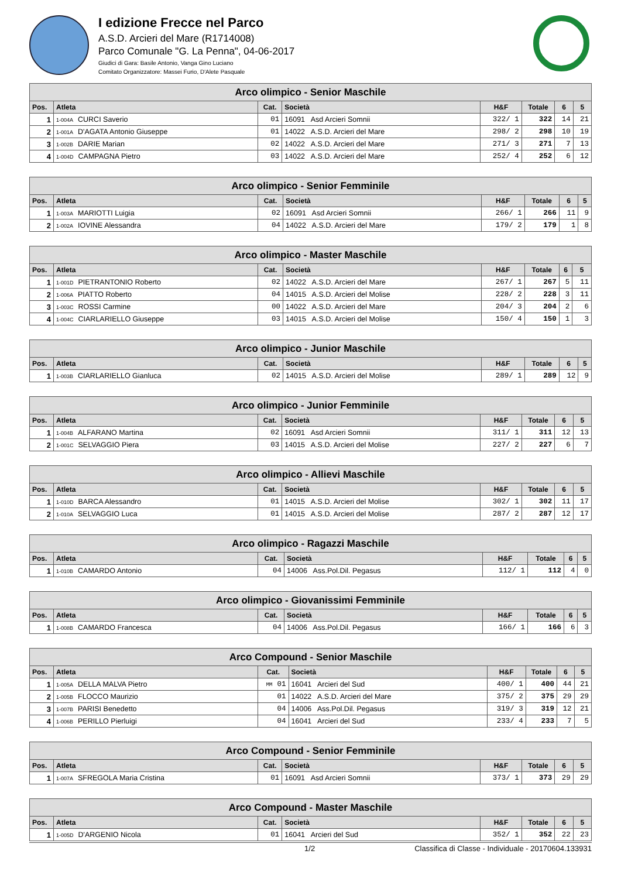I edizione Frecce nel Parco
A.S.D. Arcieri del Mare (R1714008)
Parco Comunale "G. La Penna", 04-06-2017
Giudici di Gara: Basile Antonio, Vanga Gino Luciano
Comitato Organizzatore: Massei Furio, D'Alete Pasquale
| Arco olimpico - Senior Maschile | | | | | | | |
| --- | --- | --- | --- | --- | --- | --- | --- |
| Pos. | Atleta | Cat. | Società | H&F | Totale | 6 | 5 |
| 1 | 1-004A CURCI Saverio | 01 | 16091 Asd Arcieri Somnii | 322/ 1 | 322 | 14 | 21 |
| 2 | 1-001A D'AGATA Antonio Giuseppe | 01 | 14022 A.S.D. Arcieri del Mare | 298/ 2 | 298 | 10 | 19 |
| 3 | 1-002B DARIE Marian | 02 | 14022 A.S.D. Arcieri del Mare | 271/ 3 | 271 | 7 | 13 |
| 4 | 1-004D CAMPAGNA Pietro | 03 | 14022 A.S.D. Arcieri del Mare | 252/ 4 | 252 | 6 | 12 |
| Arco olimpico - Senior Femminile | | | | | | | |
| --- | --- | --- | --- | --- | --- | --- | --- |
| Pos. | Atleta | Cat. | Società | H&F | Totale | 6 | 5 |
| 1 | 1-003A MARIOTTI Luigia | 02 | 16091 Asd Arcieri Somnii | 266/ 1 | 266 | 11 | 9 |
| 2 | 1-002A IOVINE Alessandra | 04 | 14022 A.S.D. Arcieri del Mare | 179/ 2 | 179 | 1 | 8 |
| Arco olimpico - Master Maschile | | | | | | | |
| --- | --- | --- | --- | --- | --- | --- | --- |
| Pos. | Atleta | Cat. | Società | H&F | Totale | 6 | 5 |
| 1 | 1-001D PIETRANTONIO Roberto | 02 | 14022 A.S.D. Arcieri del Mare | 267/ 1 | 267 | 5 | 11 |
| 2 | 1-006A PIATTO Roberto | 04 | 14015 A.S.D. Arcieri del Molise | 228/ 2 | 228 | 3 | 11 |
| 3 | 1-003C ROSSI Carmine | 00 | 14022 A.S.D. Arcieri del Mare | 204/ 3 | 204 | 2 | 6 |
| 4 | 1-004C CIARLARIELLO Giuseppe | 03 | 14015 A.S.D. Arcieri del Molise | 150/ 4 | 150 | 1 | 3 |
| Arco olimpico - Junior Maschile | | | | | | | |
| --- | --- | --- | --- | --- | --- | --- | --- |
| Pos. | Atleta | Cat. | Società | H&F | Totale | 6 | 5 |
| 1 | 1-003B CIARLARIELLO Gianluca | 02 | 14015 A.S.D. Arcieri del Molise | 289/ 1 | 289 | 12 | 9 |
| Arco olimpico - Junior Femminile | | | | | | | |
| --- | --- | --- | --- | --- | --- | --- | --- |
| Pos. | Atleta | Cat. | Società | H&F | Totale | 6 | 5 |
| 1 | 1-004B ALFARANO Martina | 02 | 16091 Asd Arcieri Somnii | 311/ 1 | 311 | 12 | 13 |
| 2 | 1-001C SELVAGGIO Piera | 03 | 14015 A.S.D. Arcieri del Molise | 227/ 2 | 227 | 6 | 7 |
| Arco olimpico - Allievi Maschile | | | | | | | |
| --- | --- | --- | --- | --- | --- | --- | --- |
| Pos. | Atleta | Cat. | Società | H&F | Totale | 6 | 5 |
| 1 | 1-010D BARCA Alessandro | 01 | 14015 A.S.D. Arcieri del Molise | 302/ 1 | 302 | 11 | 17 |
| 2 | 1-010A SELVAGGIO Luca | 01 | 14015 A.S.D. Arcieri del Molise | 287/ 2 | 287 | 12 | 17 |
| Arco olimpico - Ragazzi Maschile | | | | | | | |
| --- | --- | --- | --- | --- | --- | --- | --- |
| Pos. | Atleta | Cat. | Società | H&F | Totale | 6 | 5 |
| 1 | 1-010B CAMARDO Antonio | 04 | 14006 Ass.Pol.Dil. Pegasus | 112/ 1 | 112 | 4 | 0 |
| Arco olimpico - Giovanissimi Femminile | | | | | | | |
| --- | --- | --- | --- | --- | --- | --- | --- |
| Pos. | Atleta | Cat. | Società | H&F | Totale | 6 | 5 |
| 1 | 1-008B CAMARDO Francesca | 04 | 14006 Ass.Pol.Dil. Pegasus | 166/ 1 | 166 | 6 | 3 |
| Arco Compound - Senior Maschile | | | | | | | |
| --- | --- | --- | --- | --- | --- | --- | --- |
| Pos. | Atleta | Cat. | Società | H&F | Totale | 6 | 5 |
| 1 | 1-005A DELLA MALVA Pietro | MM 01 | 16041 Arcieri del Sud | 400/ 1 | 400 | 44 | 21 |
| 2 | 1-005B FLOCCO Maurizio | 01 | 14022 A.S.D. Arcieri del Mare | 375/ 2 | 375 | 29 | 29 |
| 3 | 1-007B PARISI Benedetto | 04 | 14006 Ass.Pol.Dil. Pegasus | 319/ 3 | 319 | 12 | 21 |
| 4 | 1-006B PERILLO Pierluigi | 04 | 16041 Arcieri del Sud | 233/ 4 | 233 | 7 | 5 |
| Arco Compound - Senior Femminile | | | | | | | |
| --- | --- | --- | --- | --- | --- | --- | --- |
| Pos. | Atleta | Cat. | Società | H&F | Totale | 6 | 5 |
| 1 | 1-007A SFREGOLA Maria Cristina | 01 | 16091 Asd Arcieri Somnii | 373/ 1 | 373 | 29 | 29 |
| Arco Compound - Master Maschile | | | | | | | |
| --- | --- | --- | --- | --- | --- | --- | --- |
| Pos. | Atleta | Cat. | Società | H&F | Totale | 6 | 5 |
| 1 | 1-005D D'ARGENIO Nicola | 01 | 16041 Arcieri del Sud | 352/ 1 | 352 | 22 | 23 |
1/2 Classifica di Classe - Individuale - 20170604.133931